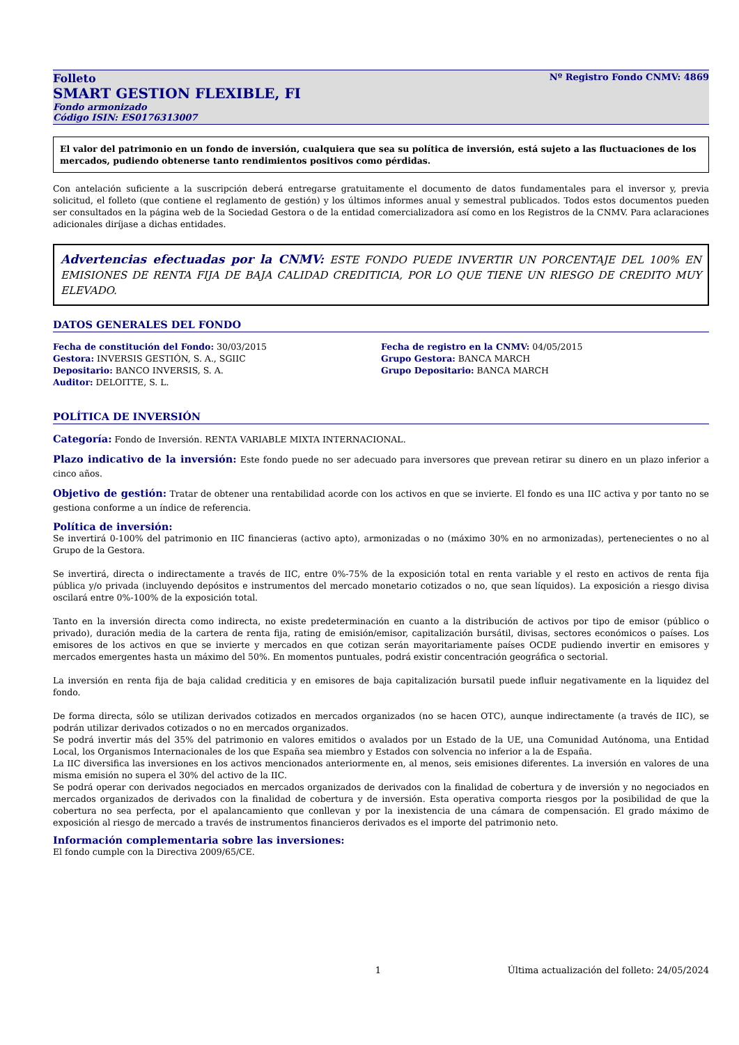Folleto Nº Registro Fondo CNMV: 4869
SMART GESTION FLEXIBLE, FI
Fondo armonizado
Código ISIN: ES0176313007
El valor del patrimonio en un fondo de inversión, cualquiera que sea su política de inversión, está sujeto a las fluctuaciones de los mercados, pudiendo obtenerse tanto rendimientos positivos como pérdidas.
Con antelación suficiente a la suscripción deberá entregarse gratuitamente el documento de datos fundamentales para el inversor y, previa solicitud, el folleto (que contiene el reglamento de gestión) y los últimos informes anual y semestral publicados. Todos estos documentos pueden ser consultados en la página web de la Sociedad Gestora o de la entidad comercializadora así como en los Registros de la CNMV. Para aclaraciones adicionales diríjase a dichas entidades.
Advertencias efectuadas por la CNMV: ESTE FONDO PUEDE INVERTIR UN PORCENTAJE DEL 100% EN EMISIONES DE RENTA FIJA DE BAJA CALIDAD CREDITICIA, POR LO QUE TIENE UN RIESGO DE CREDITO MUY ELEVADO.
DATOS GENERALES DEL FONDO
Fecha de constitución del Fondo: 30/03/2015
Gestora: INVERSIS GESTIÓN, S. A., SGIIC
Depositario: BANCO INVERSIS, S. A.
Auditor: DELOITTE, S. L.
Fecha de registro en la CNMV: 04/05/2015
Grupo Gestora: BANCA MARCH
Grupo Depositario: BANCA MARCH
POLÍTICA DE INVERSIÓN
Categoría: Fondo de Inversión. RENTA VARIABLE MIXTA INTERNACIONAL.
Plazo indicativo de la inversión: Este fondo puede no ser adecuado para inversores que prevean retirar su dinero en un plazo inferior a cinco años.
Objetivo de gestión: Tratar de obtener una rentabilidad acorde con los activos en que se invierte. El fondo es una IIC activa y por tanto no se gestiona conforme a un índice de referencia.
Política de inversión:
Se invertirá 0-100% del patrimonio en IIC financieras (activo apto), armonizadas o no (máximo 30% en no armonizadas), pertenecientes o no al Grupo de la Gestora.
Se invertirá, directa o indirectamente a través de IIC, entre 0%-75% de la exposición total en renta variable y el resto en activos de renta fija pública y/o privada (incluyendo depósitos e instrumentos del mercado monetario cotizados o no, que sean líquidos). La exposición a riesgo divisa oscilará entre 0%-100% de la exposición total.
Tanto en la inversión directa como indirecta, no existe predeterminación en cuanto a la distribución de activos por tipo de emisor (público o privado), duración media de la cartera de renta fija, rating de emisión/emisor, capitalización bursátil, divisas, sectores económicos o países. Los emisores de los activos en que se invierte y mercados en que cotizan serán mayoritariamente países OCDE pudiendo invertir en emisores y mercados emergentes hasta un máximo del 50%. En momentos puntuales, podrá existir concentración geográfica o sectorial.
La inversión en renta fija de baja calidad crediticia y en emisores de baja capitalización bursatil puede influir negativamente en la liquidez del fondo.
De forma directa, sólo se utilizan derivados cotizados en mercados organizados (no se hacen OTC), aunque indirectamente (a través de IIC), se podrán utilizar derivados cotizados o no en mercados organizados.
Se podrá invertir más del 35% del patrimonio en valores emitidos o avalados por un Estado de la UE, una Comunidad Autónoma, una Entidad Local, los Organismos Internacionales de los que España sea miembro y Estados con solvencia no inferior a la de España.
La IIC diversifica las inversiones en los activos mencionados anteriormente en, al menos, seis emisiones diferentes. La inversión en valores de una misma emisión no supera el 30% del activo de la IIC.
Se podrá operar con derivados negociados en mercados organizados de derivados con la finalidad de cobertura y de inversión y no negociados en mercados organizados de derivados con la finalidad de cobertura y de inversión. Esta operativa comporta riesgos por la posibilidad de que la cobertura no sea perfecta, por el apalancamiento que conllevan y por la inexistencia de una cámara de compensación. El grado máximo de exposición al riesgo de mercado a través de instrumentos financieros derivados es el importe del patrimonio neto.
Información complementaria sobre las inversiones:
El fondo cumple con la Directiva 2009/65/CE.
1 Última actualización del folleto: 24/05/2024